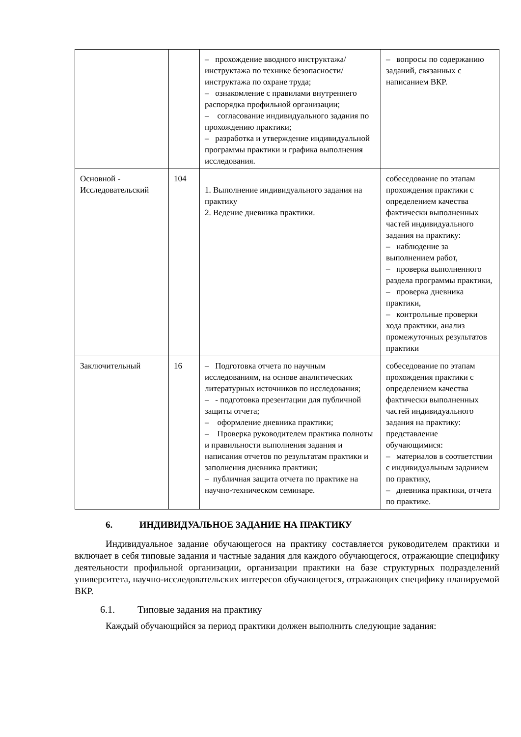| | | – прохождение вводного инструктажа/инструктажа по технике безопасности/инструктажа по охране труда; – ознакомление с правилами внутреннего распорядка профильной организации; – согласование индивидуального задания по прохождению практики; – разработка и утверждение индивидуальной программы практики и графика выполнения исследования. | – вопросы по содержанию заданий, связанных с написанием ВКР. |
| Основной - Исследовательский | 104 | 1. Выполнение индивидуального задания на практику 2. Ведение дневника практики. | собеседование по этапам прохождения практики с определением качества фактически выполненных частей индивидуального задания на практику: – наблюдение за выполнением работ, – проверка выполненного раздела программы практики, – проверка дневника практики, – контрольные проверки хода практики, анализ промежуточных результатов практики |
| Заключительный | 16 | – Подготовка отчета по научным исследованиям, на основе аналитических литературных источников по исследования; – - подготовка презентации для публичной защиты отчета; – оформление дневника практики; – Проверка руководителем практика полноты и правильности выполнения задания и написания отчетов по результатам практики и заполнения дневника практики; – публичная защита отчета по практике на научно-техническом семинаре. | собеседование по этапам прохождения практики с определением качества фактически выполненных частей индивидуального задания на практику: представление обучающимися: – материалов в соответствии с индивидуальным заданием по практику, – дневника практики, отчета по практике. |
6. ИНДИВИДУАЛЬНОЕ ЗАДАНИЕ НА ПРАКТИКУ
Индивидуальное задание обучающегося на практику составляется руководителем практики и включает в себя типовые задания и частные задания для каждого обучающегося, отражающие специфику деятельности профильной организации, организации практики на базе структурных подразделений университета, научно-исследовательских интересов обучающегося, отражающих специфику планируемой ВКР.
6.1. Типовые задания на практику
Каждый обучающийся за период практики должен выполнить следующие задания: